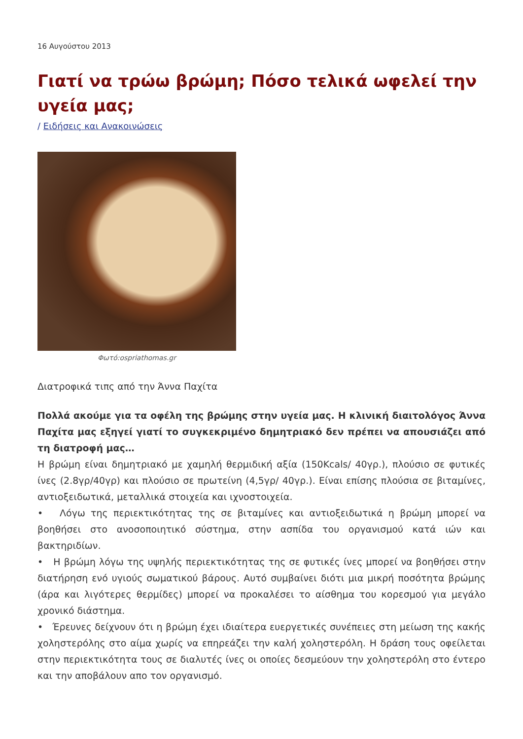16 Αυγούστου 2013
Γιατί να τρώω βρώμη; Πόσο τελικά ωφελεί την υγεία μας;
/ Ειδήσεις και Ανακοινώσεις
Φωτό:ospriathomas.gr
Διατροφικά τιπς από την Άννα Παχίτα
Πολλά ακούμε για τα οφέλη της βρώμης στην υγεία μας. Η κλινική διαιτολόγος Άννα Παχίτα μας εξηγεί γιατί το συγκεκριμένο δημητριακό δεν πρέπει να απουσιάζει από τη διατροφή μας…
Η βρώμη είναι δημητριακό με χαμηλή θερμιδική αξία (150Kcals/ 40γρ.), πλούσιο σε φυτικές ίνες (2.8γρ/40γρ) και πλούσιο σε πρωτείνη (4,5γρ/ 40γρ.). Είναι επίσης πλούσια σε βιταμίνες, αντιοξειδωτικά, μεταλλικά στοιχεία και ιχνοστοιχεία.
• Λόγω της περιεκτικότητας της σε βιταμίνες και αντιοξειδωτικά η βρώμη μπορεί να βοηθήσει στο ανοσοποιητικό σύστημα, στην ασπίδα του οργανισμού κατά ιών και βακτηριδίων.
• Η βρώμη λόγω της υψηλής περιεκτικότητας της σε φυτικές ίνες μπορεί να βοηθήσει στην διατήρηση ενό υγιούς σωματικού βάρους. Αυτό συμβαίνει διότι μια μικρή ποσότητα βρώμης (άρα και λιγότερες θερμίδες) μπορεί να προκαλέσει το αίσθημα του κορεσμού για μεγάλο χρονικό διάστημα.
• Έρευνες δείχνουν ότι η βρώμη έχει ιδιαίτερα ευεργετικές συνέπειες στη μείωση της κακής χοληστερόλης στο αίμα χωρίς να επηρεάζει την καλή χοληστερόλη. Η δράση τους οφείλεται στην περιεκτικότητα τους σε διαλυτές ίνες οι οποίες δεσμεύουν την χοληστερόλη στο έντερο και την αποβάλουν απο τον οργανισμό.